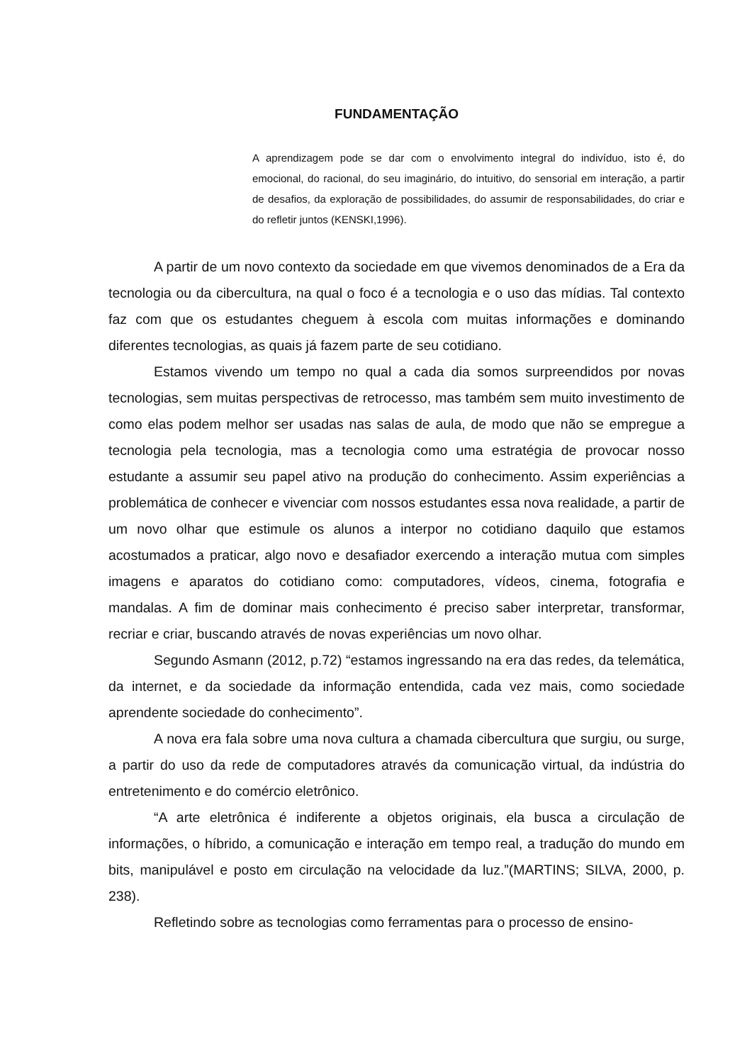FUNDAMENTAÇÃO
A aprendizagem pode se dar com o envolvimento integral do indivíduo, isto é, do emocional, do racional, do seu imaginário, do intuitivo, do sensorial em interação, a partir de desafios, da exploração de possibilidades, do assumir de responsabilidades, do criar e do refletir juntos (KENSKI,1996).
A partir de um novo contexto da sociedade em que vivemos denominados de a Era da tecnologia ou da cibercultura, na qual o foco é a tecnologia e o uso das mídias. Tal contexto faz com que os estudantes cheguem à escola com muitas informações e dominando diferentes tecnologias, as quais já fazem parte de seu cotidiano.
Estamos vivendo um tempo no qual a cada dia somos surpreendidos por novas tecnologias, sem muitas perspectivas de retrocesso, mas também sem muito investimento de como elas podem melhor ser usadas nas salas de aula, de modo que não se empregue a tecnologia pela tecnologia, mas a tecnologia como uma estratégia de provocar nosso estudante a assumir seu papel ativo na produção do conhecimento. Assim experiências a problemática de conhecer e vivenciar com nossos estudantes essa nova realidade, a partir de um novo olhar que estimule os alunos a interpor no cotidiano daquilo que estamos acostumados a praticar, algo novo e desafiador exercendo a interação mutua com simples imagens e aparatos do cotidiano como: computadores, vídeos, cinema, fotografia e mandalas. A fim de dominar mais conhecimento é preciso saber interpretar, transformar, recriar e criar, buscando através de novas experiências um novo olhar.
Segundo Asmann (2012, p.72) “estamos ingressando na era das redes, da telemática, da internet, e da sociedade da informação entendida, cada vez mais, como sociedade aprendente sociedade do conhecimento”.
A nova era fala sobre uma nova cultura a chamada cibercultura que surgiu, ou surge, a partir do uso da rede de computadores através da comunicação virtual, da indústria do entretenimento e do comércio eletrônico.
“A arte eletrônica é indiferente a objetos originais, ela busca a circulação de informações, o híbrido, a comunicação e interação em tempo real, a tradução do mundo em bits, manipulável e posto em circulação na velocidade da luz.”(MARTINS; SILVA, 2000, p. 238).
Refletindo sobre as tecnologias como ferramentas para o processo de ensino-